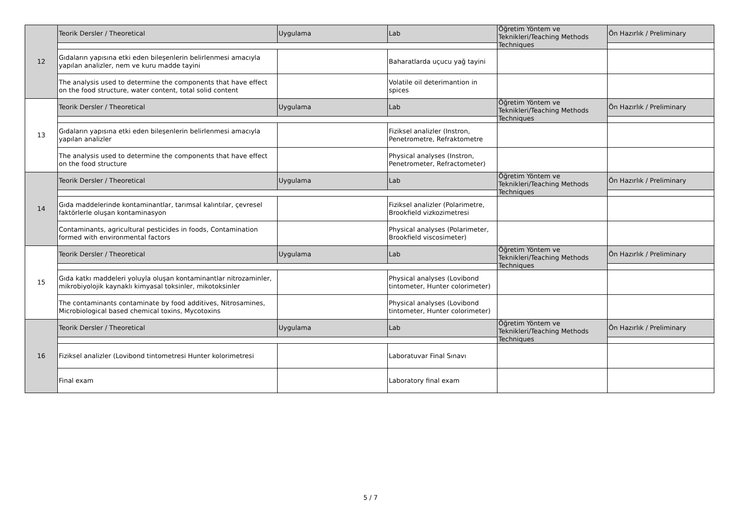| 12 | Teorik Dersler / Theoretical | Uygulama | Lab | Öğretim Yöntem ve Teknikleri/Teaching Methods Techniques | Ön Hazırlık / Preliminary |
| | Gıdaların yapısına etki eden bileşenlerin belirlenmesi amacıyla yapılan analizler, nem ve kuru madde tayini | | Baharatlarda uçucu yağ tayini | | |
| | The analysis used to determine the components that have effect on the food structure, water content, total solid content | | Volatile oil deterimantion in spices | | |
| 13 | Teorik Dersler / Theoretical | Uygulama | Lab | Öğretim Yöntem ve Teknikleri/Teaching Methods Techniques | Ön Hazırlık / Preliminary |
| | Gıdaların yapısına etki eden bileşenlerin belirlenmesi amacıyla yapılan analizler | | Fiziksel analizler (Instron, Penetrometre, Refraktometre | | |
| | The analysis used to determine the components that have effect on the food structure | | Physical analyses (Instron, Penetrometer, Refractometer) | | |
| 14 | Teorik Dersler / Theoretical | Uygulama | Lab | Öğretim Yöntem ve Teknikleri/Teaching Methods Techniques | Ön Hazırlık / Preliminary |
| | Gıda maddelerinde kontaminantlar, tarımsal kalıntılar, çevresel faktörlerle oluşan kontaminasyon | | Fiziksel analizler (Polarimetre, Brookfield vizkozimetresi | | |
| | Contaminants, agricultural pesticides in foods, Contamination formed with environmental factors | | Physical analyses (Polarimeter, Brookfield viscosimeter) | | |
| 15 | Teorik Dersler / Theoretical | Uygulama | Lab | Öğretim Yöntem ve Teknikleri/Teaching Methods Techniques | Ön Hazırlık / Preliminary |
| | Gıda katkı maddeleri yoluyla oluşan kontaminantlar nitrozaminler, mikrobiyolojik kaynaklı kimyasal toksinler, mikotoksinler | | Physical analyses (Lovibond tintometer, Hunter colorimeter) | | |
| | The contaminants contaminate by food additives, Nitrosamines, Microbiological based chemical toxins, Mycotoxins | | Physical analyses (Lovibond tintometer, Hunter colorimeter) | | |
| 16 | Teorik Dersler / Theoretical | Uygulama | Lab | Öğretim Yöntem ve Teknikleri/Teaching Methods Techniques | Ön Hazırlık / Preliminary |
| | Fiziksel analizler (Lovibond tintometresi Hunter kolorimetresi | | Laboratuvar Final Sınavı | | |
| | Final exam | | Laboratory final exam | | |
5 / 7